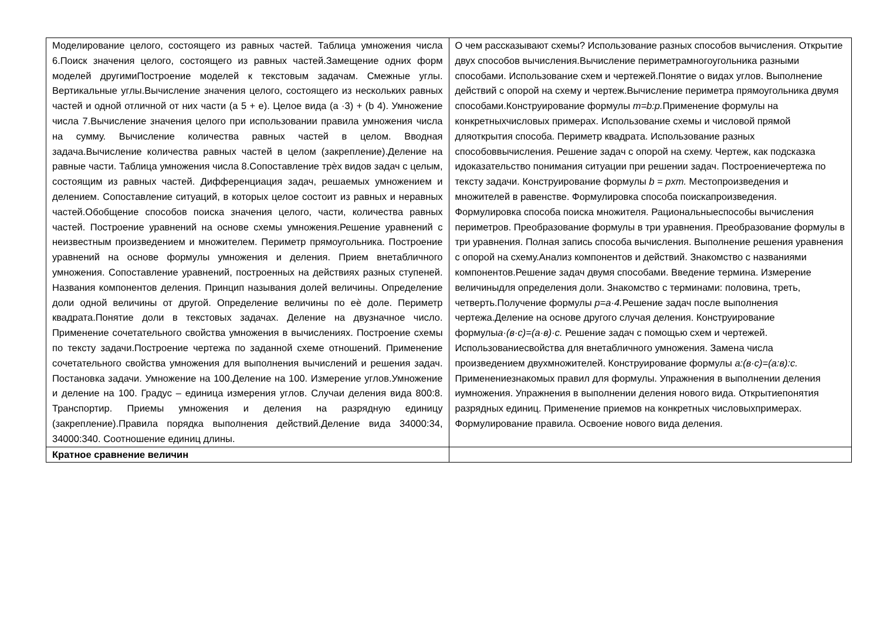| Моделирование целого, состоящего из равных частей. Таблица умножения числа 6.Поиск значения целого, состоящего из равных частей.Замещение одних форм моделей другимиПостроение моделей к текстовым задачам. Смежные углы. Вертикальные углы.Вычисление значения целого, состоящего из нескольких равных частей и одной отличной от них части (а 5 + е). Целое вида (а ·3) + (b 4). Умножение числа 7.Вычисление значения целого при использовании правила умножения числа на сумму. Вычисление количества равных частей в целом. Вводная задача.Вычисление количества равных частей в целом (закрепление).Деление на равные части. Таблица умножения числа 8.Сопоставление трѐх видов задач с целым, состоящим из равных частей. Дифференциация задач, решаемых умножением и делением. Сопоставление ситуаций, в которых целое состоит из равных и неравных частей.Обобщение способов поиска значения целого, части, количества равных частей. Построение уравнений на основе схемы умножения.Решение уравнений с неизвестным произведением и множителем. Периметр прямоугольника. Построение уравнений на основе формулы умножения и деления. Прием внетабличного умножения. Сопоставление уравнений, построенных на действиях разных ступеней. Названия компонентов деления. Принцип называния долей величины. Определение доли одной величины от другой. Определение величины по еѐ доле. Периметр квадрата.Понятие доли в текстовых задачах. Деление на двузначное число. Применение сочетательного свойства умножения в вычислениях. Построение схемы по тексту задачи.Построение чертежа по заданной схеме отношений. Применение сочетательного свойства умножения для выполнения вычислений и решения задач. Постановка задачи. Умножение на 100.Деление на 100. Измерение углов.Умножение и деление на 100. Градус – единица измерения углов. Случаи деления вида 800:8. Транспортир. Приемы умножения и деления на разрядную единицу (закрепление).Правила порядка выполнения действий.Деление вида 34000:34, 34000:340. Соотношение единиц длины. | О чем рассказывают схемы? Использование разных способов вычисления. Открытие двух способов вычисления.Вычисление периметрамногоугольника разными способами. Использование схем и чертежей.Понятие о видах углов. Выполнение действий с опорой на схему и чертеж.Вычисление периметра прямоугольника двумя способами.Конструирование формулы m=b:p. Применение формулы на конкретныхчисловых примерах. Использование схемы и числовой прямой дляоткрытия способа. Периметр квадрата. Использование разных способоввычисления. Решение задач с опорой на схему. Чертеж, как подсказка идоказательство понимания ситуации при решении задач. Построениечертежа по тексту задачи. Конструирование формулы b = pxm. Местопроизведения и множителей в равенстве. Формулировка способа поискапроизведения. Формулировка способа поиска множителя. Рациональныеспособы вычисления периметров. Преобразование формулы в три уравнения. Преобразование формулы в три уравнения. Полная запись способа вычисления. Выполнение решения уравнения с опорой на схему.Анализ компонентов и действий. Знакомство с названиями компонентов.Решение задач двумя способами. Введение термина. Измерение величиныдля определения доли. Знакомство с терминами: половина, треть, четверть.Получение формулы p=a·4. Решение задач после выполнения чертежа.Деление на основе другого случая деления. Конструирование формулы а·(в·с)=(а·в)·с. Решение задач с помощью схем и чертежей. Использованиесвойства для внетабличного умножения. Замена числа произведением двухмножителей. Конструирование формулы а:(в·с)=(а:в):с. Применениезнакомых правил для формулы. Упражнения в выполнении деления иумножения. Упражнения в выполнении деления нового вида. Открытиепонятия разрядных единиц. Применение приемов на конкретных числовыхпримерах. Формулирование правила. Освоение нового вида деления. |
| Кратное сравнение величин | |